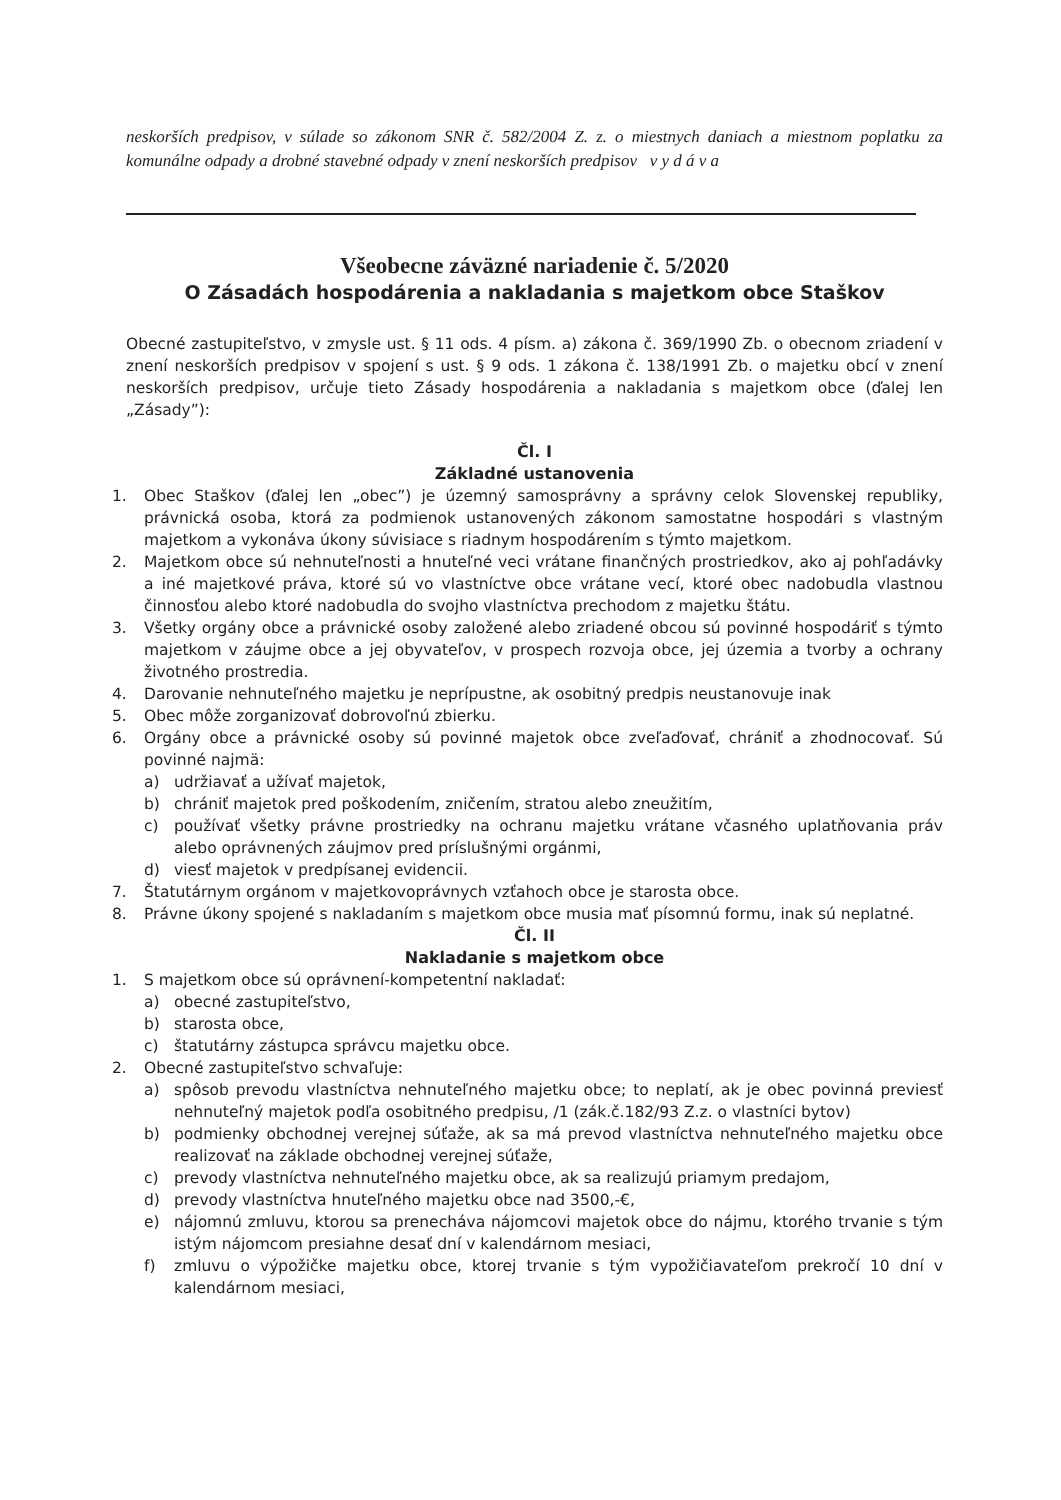neskorších predpisov, v súlade so zákonom SNR č. 582/2004 Z. z. o miestnych daniach a miestnom poplatku za komunálne odpady a drobné stavebné odpady v znení neskorších predpisov v y d á v a
Všeobecne záväzné nariadenie č. 5/2020
O Zásadách hospodárenia a nakladania s majetkom obce Staškov
Obecné zastupiteľstvo, v zmysle ust. § 11 ods. 4 písm. a) zákona č. 369/1990 Zb. o obecnom zriadení v znení neskorších predpisov v spojení s ust. § 9 ods. 1 zákona č. 138/1991 Zb. o majetku obcí v znení neskorších predpisov, určuje tieto Zásady hospodárenia a nakladania s majetkom obce (ďalej len „Zásady”):
Čl. I
Základné ustanovenia
1. Obec Staškov (ďalej len „obec”) je územný samosprávny a správny celok Slovenskej republiky, právnická osoba, ktorá za podmienok ustanovených zákonom samostatne hospodári s vlastným majetkom a vykonáva úkony súvisiace s riadnym hospodárením s týmto majetkom.
2. Majetkom obce sú nehnuteľnosti a hnuteľné veci vrátane finančných prostriedkov, ako aj pohľadávky a iné majetkové práva, ktoré sú vo vlastníctve obce vrátane vecí, ktoré obec nadobudla vlastnou činnosťou alebo ktoré nadobudla do svojho vlastníctva prechodom z majetku štátu.
3. Všetky orgány obce a právnické osoby založené alebo zriadené obcou sú povinné hospodáriť s týmto majetkom v záujme obce a jej obyvateľov, v prospech rozvoja obce, jej územia a tvorby a ochrany životného prostredia.
4. Darovanie nehnuteľného majetku je neprípustne, ak osobitný predpis neustanovuje inak
5. Obec môže zorganizovať dobrovoľnú zbierku.
6. Orgány obce a právnické osoby sú povinné majetok obce zveľaďovať, chrániť a zhodnocovať. Sú povinné najmä:
a) udržiavať a užívať majetok,
b) chrániť majetok pred poškodením, zničením, stratou alebo zneužitím,
c) používať všetky právne prostriedky na ochranu majetku vrátane včasného uplatňovania práv alebo oprávnených záujmov pred príslušnými orgánmi,
d) viesť majetok v predpísanej evidencii.
7. Štatutárnym orgánom v majetkovoprávnych vzťahoch obce je starosta obce.
8. Právne úkony spojené s nakladaním s majetkom obce musia mať písomnú formu, inak sú neplatné.
Čl. II
Nakladanie s majetkom obce
1. S majetkom obce sú oprávnení-kompetentní nakladať:
a) obecné zastupiteľstvo,
b) starosta obce,
c) štatutárny zástupca správcu majetku obce.
2. Obecné zastupiteľstvo schvaľuje:
a) spôsob prevodu vlastníctva nehnuteľného majetku obce; to neplatí, ak je obec povinná previesť nehnuteľný majetok podľa osobitného predpisu, /1 (zák.č.182/93 Z.z. o vlastníci bytov)
b) podmienky obchodnej verejnej súťaže, ak sa má prevod vlastníctva nehnuteľného majetku obce realizovať na základe obchodnej verejnej súťaže,
c) prevody vlastníctva nehnuteľného majetku obce, ak sa realizujú priamym predajom,
d) prevody vlastníctva hnuteľného majetku obce nad 3500,-€,
e) nájomnú zmluvu, ktorou sa prenecháva nájomcovi majetok obce do nájmu, ktorého trvanie s tým istým nájomcom presiahne desať dní v kalendárnom mesiaci,
f) zmluvu o výpožičke majetku obce, ktorej trvanie s tým vypožičiavateľom prekročí 10 dní v kalendárnom mesiaci,